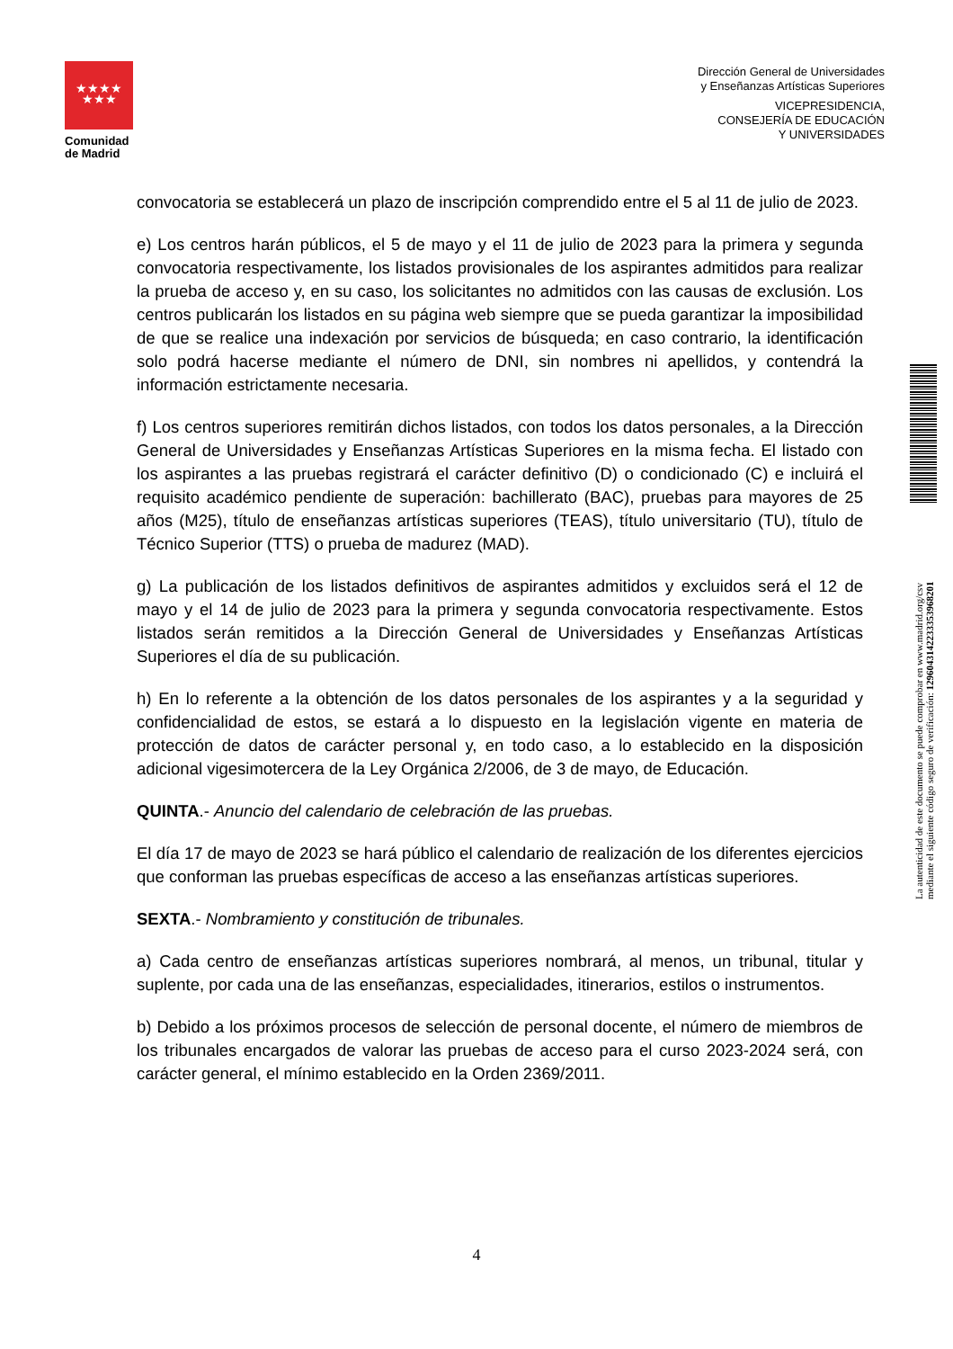★★★★
★★★
Comunidad
de Madrid
Dirección General de Universidades
y Enseñanzas Artísticas Superiores
VICEPRESIDENCIA,
CONSEJERÍA DE EDUCACIÓN
Y UNIVERSIDADES
convocatoria se establecerá un plazo de inscripción comprendido entre el 5 al 11 de julio de 2023.
e) Los centros harán públicos, el 5 de mayo y el 11 de julio de 2023 para la primera y segunda convocatoria respectivamente, los listados provisionales de los aspirantes admitidos para realizar la prueba de acceso y, en su caso, los solicitantes no admitidos con las causas de exclusión. Los centros publicarán los listados en su página web siempre que se pueda garantizar la imposibilidad de que se realice una indexación por servicios de búsqueda; en caso contrario, la identificación solo podrá hacerse mediante el número de DNI, sin nombres ni apellidos, y contendrá la información estrictamente necesaria.
f) Los centros superiores remitirán dichos listados, con todos los datos personales, a la Dirección General de Universidades y Enseñanzas Artísticas Superiores en la misma fecha. El listado con los aspirantes a las pruebas registrará el carácter definitivo (D) o condicionado (C) e incluirá el requisito académico pendiente de superación: bachillerato (BAC), pruebas para mayores de 25 años (M25), título de enseñanzas artísticas superiores (TEAS), título universitario (TU), título de Técnico Superior (TTS) o prueba de madurez (MAD).
g) La publicación de los listados definitivos de aspirantes admitidos y excluidos será el 12 de mayo y el 14 de julio de 2023 para la primera y segunda convocatoria respectivamente. Estos listados serán remitidos a la Dirección General de Universidades y Enseñanzas Artísticas Superiores el día de su publicación.
h) En lo referente a la obtención de los datos personales de los aspirantes y a la seguridad y confidencialidad de estos, se estará a lo dispuesto en la legislación vigente en materia de protección de datos de carácter personal y, en todo caso, a lo establecido en la disposición adicional vigesimotercera de la Ley Orgánica 2/2006, de 3 de mayo, de Educación.
QUINTA.- Anuncio del calendario de celebración de las pruebas.
El día 17 de mayo de 2023 se hará público el calendario de realización de los diferentes ejercicios que conforman las pruebas específicas de acceso a las enseñanzas artísticas superiores.
SEXTA.- Nombramiento y constitución de tribunales.
a) Cada centro de enseñanzas artísticas superiores nombrará, al menos, un tribunal, titular y suplente, por cada una de las enseñanzas, especialidades, itinerarios, estilos o instrumentos.
b) Debido a los próximos procesos de selección de personal docente, el número de miembros de los tribunales encargados de valorar las pruebas de acceso para el curso 2023-2024 será, con carácter general, el mínimo establecido en la Orden 2369/2011.
La autenticidad de este documento se puede comprobar en www.madrid.org/csv
mediante el siguiente código seguro de verificación: 1296043142233353968201
4